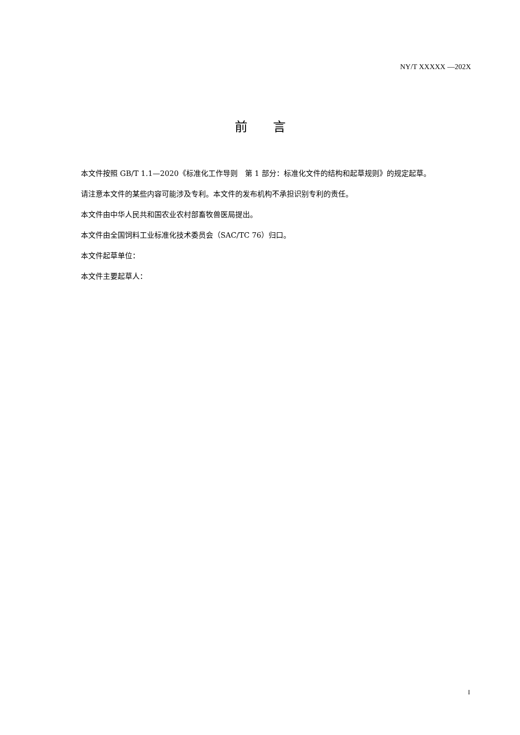NY/T XXXXX —202X
前　　言
本文件按照 GB/T 1.1—2020《标准化工作导则　第 1 部分：标准化文件的结构和起草规则》的规定起草。
请注意本文件的某些内容可能涉及专利。本文件的发布机构不承担识别专利的责任。
本文件由中华人民共和国农业农村部畜牧兽医局提出。
本文件由全国饲料工业标准化技术委员会（SAC/TC 76）归口。
本文件起草单位：
本文件主要起草人：
I